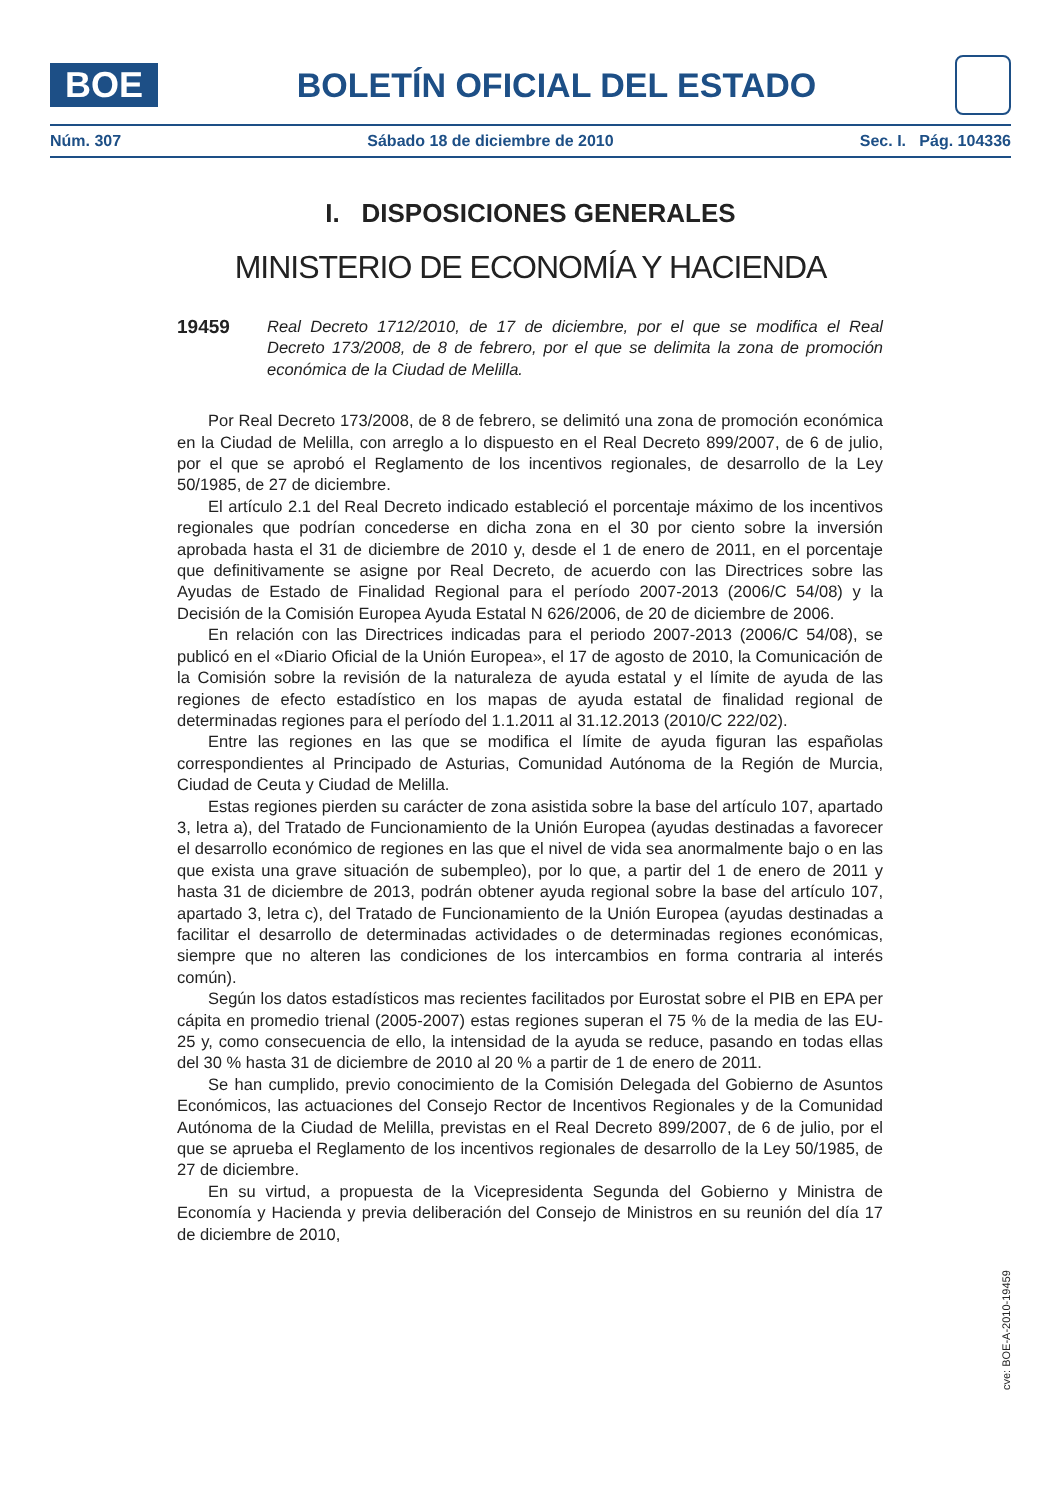BOE
BOLETÍN OFICIAL DEL ESTADO
Núm. 307 Sábado 18 de diciembre de 2010 Sec. I. Pág. 104336
I. DISPOSICIONES GENERALES
MINISTERIO DE ECONOMÍA Y HACIENDA
19459
Real Decreto 1712/2010, de 17 de diciembre, por el que se modifica el Real Decreto 173/2008, de 8 de febrero, por el que se delimita la zona de promoción económica de la Ciudad de Melilla.
Por Real Decreto 173/2008, de 8 de febrero, se delimitó una zona de promoción económica en la Ciudad de Melilla, con arreglo a lo dispuesto en el Real Decreto 899/2007, de 6 de julio, por el que se aprobó el Reglamento de los incentivos regionales, de desarrollo de la Ley 50/1985, de 27 de diciembre.
El artículo 2.1 del Real Decreto indicado estableció el porcentaje máximo de los incentivos regionales que podrían concederse en dicha zona en el 30 por ciento sobre la inversión aprobada hasta el 31 de diciembre de 2010 y, desde el 1 de enero de 2011, en el porcentaje que definitivamente se asigne por Real Decreto, de acuerdo con las Directrices sobre las Ayudas de Estado de Finalidad Regional para el período 2007-2013 (2006/C 54/08) y la Decisión de la Comisión Europea Ayuda Estatal N 626/2006, de 20 de diciembre de 2006.
En relación con las Directrices indicadas para el periodo 2007-2013 (2006/C 54/08), se publicó en el «Diario Oficial de la Unión Europea», el 17 de agosto de 2010, la Comunicación de la Comisión sobre la revisión de la naturaleza de ayuda estatal y el límite de ayuda de las regiones de efecto estadístico en los mapas de ayuda estatal de finalidad regional de determinadas regiones para el período del 1.1.2011 al 31.12.2013 (2010/C 222/02).
Entre las regiones en las que se modifica el límite de ayuda figuran las españolas correspondientes al Principado de Asturias, Comunidad Autónoma de la Región de Murcia, Ciudad de Ceuta y Ciudad de Melilla.
Estas regiones pierden su carácter de zona asistida sobre la base del artículo 107, apartado 3, letra a), del Tratado de Funcionamiento de la Unión Europea (ayudas destinadas a favorecer el desarrollo económico de regiones en las que el nivel de vida sea anormalmente bajo o en las que exista una grave situación de subempleo), por lo que, a partir del 1 de enero de 2011 y hasta 31 de diciembre de 2013, podrán obtener ayuda regional sobre la base del artículo 107, apartado 3, letra c), del Tratado de Funcionamiento de la Unión Europea (ayudas destinadas a facilitar el desarrollo de determinadas actividades o de determinadas regiones económicas, siempre que no alteren las condiciones de los intercambios en forma contraria al interés común).
Según los datos estadísticos mas recientes facilitados por Eurostat sobre el PIB en EPA per cápita en promedio trienal (2005-2007) estas regiones superan el 75 % de la media de las EU-25 y, como consecuencia de ello, la intensidad de la ayuda se reduce, pasando en todas ellas del 30 % hasta 31 de diciembre de 2010 al 20 % a partir de 1 de enero de 2011.
Se han cumplido, previo conocimiento de la Comisión Delegada del Gobierno de Asuntos Económicos, las actuaciones del Consejo Rector de Incentivos Regionales y de la Comunidad Autónoma de la Ciudad de Melilla, previstas en el Real Decreto 899/2007, de 6 de julio, por el que se aprueba el Reglamento de los incentivos regionales de desarrollo de la Ley 50/1985, de 27 de diciembre.
En su virtud, a propuesta de la Vicepresidenta Segunda del Gobierno y Ministra de Economía y Hacienda y previa deliberación del Consejo de Ministros en su reunión del día 17 de diciembre de 2010,
cve: BOE-A-2010-19459